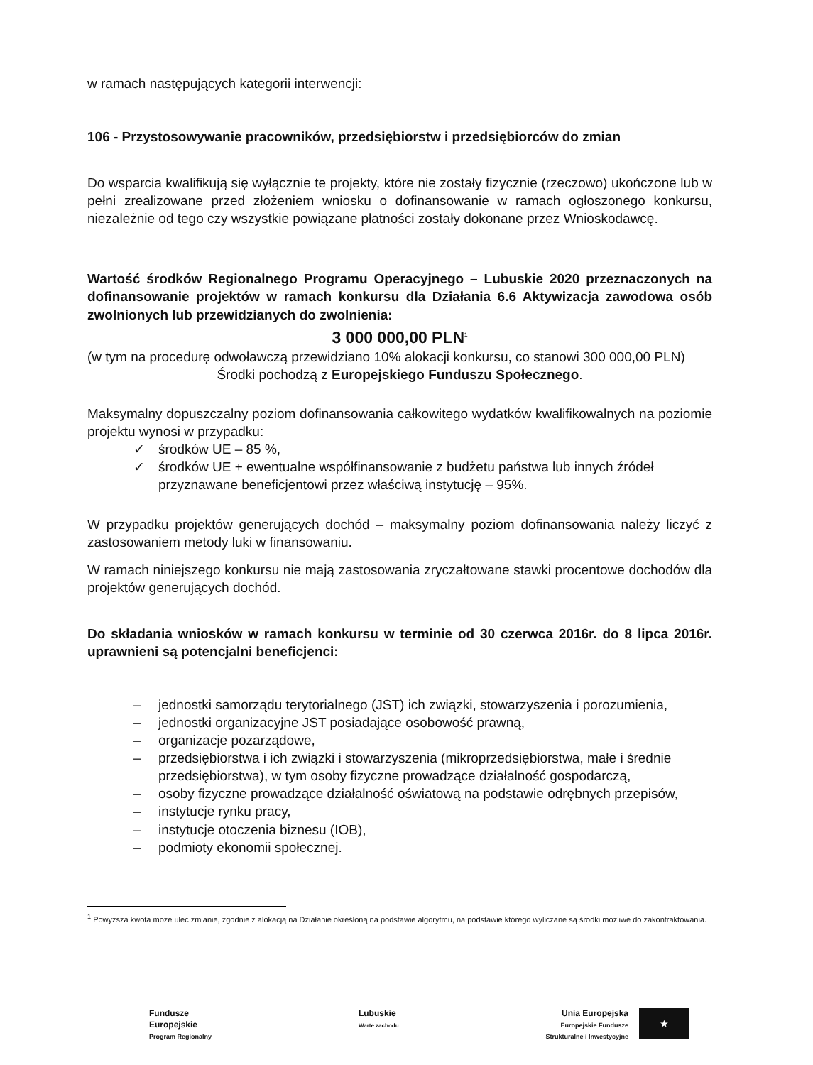w ramach następujących kategorii interwencji:
106 - Przystosowywanie pracowników, przedsiębiorstw i przedsiębiorców do zmian
Do wsparcia kwalifikują się wyłącznie te projekty, które nie zostały fizycznie (rzeczowo) ukończone lub w pełni zrealizowane przed złożeniem wniosku o dofinansowanie w ramach ogłoszonego konkursu, niezależnie od tego czy wszystkie powiązane płatności zostały dokonane przez Wnioskodawcę.
Wartość środków Regionalnego Programu Operacyjnego – Lubuskie 2020 przeznaczonych na dofinansowanie projektów w ramach konkursu dla Działania 6.6 Aktywizacja zawodowa osób zwolnionych lub przewidzianych do zwolnienia:
3 000 000,00 PLN<sup>1</sup>
(w tym na procedurę odwoławczą przewidziano 10% alokacji konkursu, co stanowi 300 000,00 PLN)
Środki pochodzą z Europejskiego Funduszu Społecznego.
Maksymalny dopuszczalny poziom dofinansowania całkowitego wydatków kwalifikowalnych na poziomie projektu wynosi w przypadku:
✓ środków UE – 85 %,
✓ środków UE + ewentualne współfinansowanie z budżetu państwa lub innych źródeł przyznawane beneficjentowi przez właściwą instytucję – 95%.
W przypadku projektów generujących dochód – maksymalny poziom dofinansowania należy liczyć z zastosowaniem metody luki w finansowaniu.
W ramach niniejszego konkursu nie mają zastosowania zryczałtowane stawki procentowe dochodów dla projektów generujących dochód.
Do składania wniosków w ramach konkursu w terminie od 30 czerwca 2016r. do 8 lipca 2016r. uprawnieni są potencjalni beneficjenci:
– jednostki samorządu terytorialnego (JST) ich związki, stowarzyszenia i porozumienia,
– jednostki organizacyjne JST posiadające osobowość prawną,
– organizacje pozarządowe,
– przedsiębiorstwa i ich związki i stowarzyszenia (mikroprzedsiębiorstwa, małe i średnie przedsiębiorstwa), w tym osoby fizyczne prowadzące działalność gospodarczą,
– osoby fizyczne prowadzące działalność oświatową na podstawie odrębnych przepisów,
– instytucje rynku pracy,
– instytucje otoczenia biznesu (IOB),
– podmioty ekonomii społecznej.
<sup>1</sup> Powyższa kwota może ulec zmianie, zgodnie z alokacją na Działanie określoną na podstawie algorytmu, na podstawie którego wyliczane są środki możliwe do zakontraktowania.
Fundusze
Europejskie
Program Regionalny
Lubuskie
Warte zachodu
Unia Europejska
Europejskie Fundusze
Strukturalne i Inwestycyjne
★